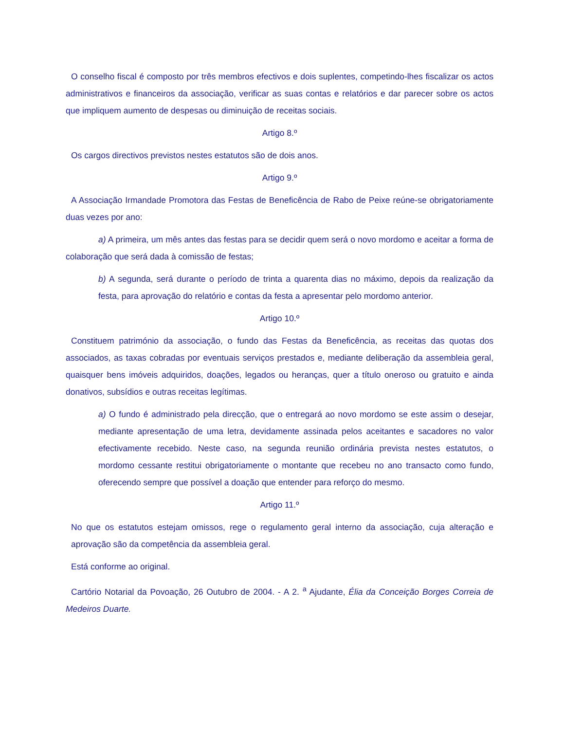O conselho fiscal é composto por três membros efectivos e dois suplentes, competindo-lhes fiscalizar os actos administrativos e financeiros da associação, verificar as suas contas e relatórios e dar parecer sobre os actos que impliquem aumento de despesas ou diminuição de receitas sociais.
Artigo 8.º
Os cargos directivos previstos nestes estatutos são de dois anos.
Artigo 9.º
A Associação Irmandade Promotora das Festas de Beneficência de Rabo de Peixe reúne-se obrigatoriamente duas vezes por ano:
a) A primeira, um mês antes das festas para se decidir quem será o novo mordomo e aceitar a forma de colaboração que será dada à comissão de festas;
b) A segunda, será durante o período de trinta a quarenta dias no máximo, depois da realização da festa, para aprovação do relatório e contas da festa a apresentar pelo mordomo anterior.
Artigo 10.º
Constituem património da associação, o fundo das Festas da Beneficência, as receitas das quotas dos associados, as taxas cobradas por eventuais serviços prestados e, mediante deliberação da assembleia geral, quaisquer bens imóveis adquiridos, doações, legados ou heranças, quer a título oneroso ou gratuito e ainda donativos, subsídios e outras receitas legítimas.
a) O fundo é administrado pela direcção, que o entregará ao novo mordomo se este assim o desejar, mediante apresentação de uma letra, devidamente assinada pelos aceitantes e sacadores no valor efectivamente recebido. Neste caso, na segunda reunião ordinária prevista nestes estatutos, o mordomo cessante restitui obrigatoriamente o montante que recebeu no ano transacto como fundo, oferecendo sempre que possível a doação que entender para reforço do mesmo.
Artigo 11.º
No que os estatutos estejam omissos, rege o regulamento geral interno da associação, cuja alteração e aprovação são da competência da assembleia geral.
Está conforme ao original.
Cartório Notarial da Povoação, 26 Outubro de 2004. - A 2. <sup>a</sup> Ajudante, Élia da Conceição Borges Correia de Medeiros Duarte.